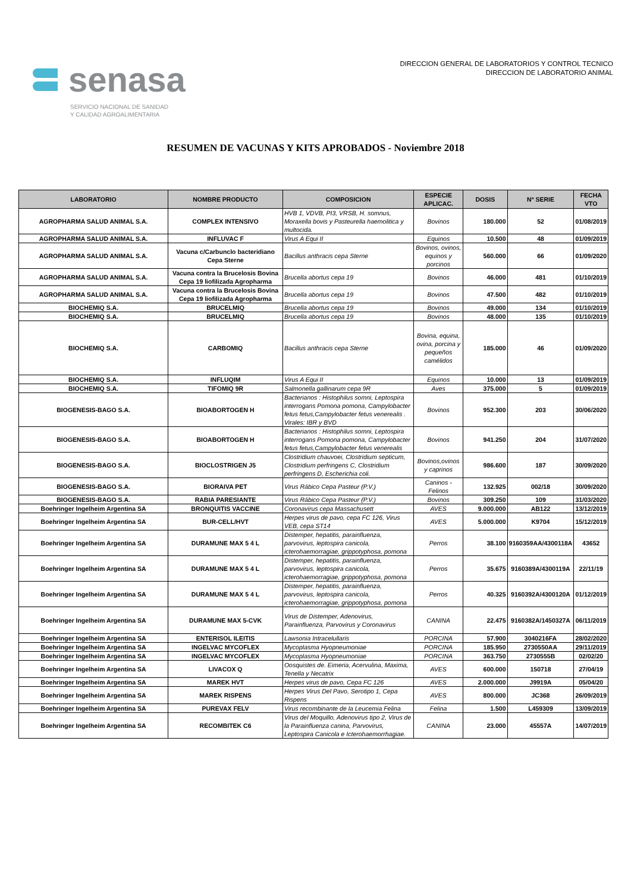senasa
SERVICIO NACIONAL DE SANIDAD
Y CALIDAD AGROALIMENTARIA
DIRECCION GENERAL DE LABORATORIOS Y CONTROL TECNICO
DIRECCION DE LABORATORIO ANIMAL
RESUMEN DE VACUNAS Y KITS APROBADOS - Noviembre 2018
| LABORATORIO | NOMBRE PRODUCTO | COMPOSICION | ESPECIE APLICAC. | DOSIS | Nº SERIE | FECHA VTO |
| --- | --- | --- | --- | --- | --- | --- |
| AGROPHARMA SALUD ANIMAL S.A. | COMPLEX INTENSIVO | HVB 1, VDVB, PI3, VRSB, H. somnus, Moraxella bovis y Pasteurella haemolitica y multocida. | Bovinos | 180.000 | 52 | 01/08/2019 |
| AGROPHARMA SALUD ANIMAL S.A. | INFLUVAC F | Virus A Equi II | Equinos | 10.500 | 48 | 01/09/2019 |
| AGROPHARMA SALUD ANIMAL S.A. | Vacuna c/Carbunclo bacteridiano Cepa Sterne | Bacillus anthracis cepa Sterne | Bovinos, ovinos, equinos y porcinos | 560.000 | 66 | 01/09/2020 |
| AGROPHARMA SALUD ANIMAL S.A. | Vacuna contra la Brucelosis Bovina Cepa 19 liofilizada Agropharma | Brucella abortus cepa 19 | Bovinos | 46.000 | 481 | 01/10/2019 |
| AGROPHARMA SALUD ANIMAL S.A. | Vacuna contra la Brucelosis Bovina Cepa 19 liofilizada Agropharma | Brucella abortus cepa 19 | Bovinos | 47.500 | 482 | 01/10/2019 |
| BIOCHEMIQ S.A. | BRUCELMIQ | Brucella abortus cepa 19 | Bovinos | 49.000 | 134 | 01/10/2019 |
| BIOCHEMIQ S.A. | BRUCELMIQ | Brucella abortus cepa 19 | Bovinos | 48.000 | 135 | 01/10/2019 |
| BIOCHEMIQ S.A. | CARBOMIQ | Bacillus anthracis cepa Sterne | Bovina, equina, ovina, porcina y pequeños camélidos | 185.000 | 46 | 01/09/2020 |
| BIOCHEMIQ S.A. | INFLUQIM | Virus A Equi II | Equinos | 10.000 | 13 | 01/09/2019 |
| BIOCHEMIQ S.A. | TIFOMIQ 9R | Salmonella gallinarum cepa 9R | Aves | 375.000 | 5 | 01/09/2019 |
| BIOGENESIS-BAGO S.A. | BIOABORTOGEN H | Bacterianos : Histophilus somni, Leptospira interrogans Pomona pomona, Campylobacter fetus fetus,Campylobacter fetus venerealis . Virales: IBR y BVD | Bovinos | 952.300 | 203 | 30/06/2020 |
| BIOGENESIS-BAGO S.A. | BIOABORTOGEN H | Bacterianos : Histophilus somni, Leptospira interrogans Pomona pomona, Campylobacter fetus fetus,Campylobacter fetus venerealis | Bovinos | 941.250 | 204 | 31/07/2020 |
| BIOGENESIS-BAGO S.A. | BIOCLOSTRIGEN J5 | Clostridium chauvoei, Clostridium septicum, Clostridium perfringens C, Clostridium perfringens D, Escherichia coli. | Bovinos,ovinos y caprinos | 986.600 | 187 | 30/09/2020 |
| BIOGENESIS-BAGO S.A. | BIORAIVA PET | Virus Rábico Cepa Pasteur (P.V.) | Caninos - Felinos | 132.925 | 002/18 | 30/09/2020 |
| BIOGENESIS-BAGO S.A. | RABIA PARESIANTE | Virus Rábico Cepa Pasteur (P.V.) | Bovinos | 309.250 | 109 | 31/03/2020 |
| Boehringer Ingelheim Argentina SA | BRONQUITIS VACCINE | Coronavirus cepa Massachusett | AVES | 9.000.000 | AB122 | 13/12/2019 |
| Boehringer Ingelheim Argentina SA | BUR-CELL/HVT | Herpes virus de pavo, cepa FC 126, Virus VEB, cepa ST14 | AVES | 5.000.000 | K9704 | 15/12/2019 |
| Boehringer Ingelheim Argentina SA | DURAMUNE MAX 5 4 L | Distemper, hepatitis, parainfluenza, parvovirus, leptospira canicola, icterohaemorragiae, grippotyphosa, pomona | Perros | 38.100 | 9160359AA/4300118A | 43652 |
| Boehringer Ingelheim Argentina SA | DURAMUNE MAX 5 4 L | Distemper, hepatitis, parainfluenza, parvovirus, leptospira canicola, icterohaemorragiae, grippotyphosa, pomona | Perros | 35.675 | 9160389A/4300119A | 22/11/19 |
| Boehringer Ingelheim Argentina SA | DURAMUNE MAX 5 4 L | Distemper, hepatitis, parainfluenza, parvovirus, leptospira canicola, icterohaemorragiae, grippotyphosa, pomona | Perros | 40.325 | 9160392A/4300120A | 01/12/2019 |
| Boehringer Ingelheim Argentina SA | DURAMUNE MAX 5-CVK | Virus de Distemper, Adenovirus, Parainfluenza, Parvovirus y Coronavirus | CANINA | 22.475 | 9160382A/1450327A | 06/11/2019 |
| Boehringer Ingelheim Argentina SA | ENTERISOL ILEITIS | Lawsonia Intracelullaris | PORCINA | 57.900 | 3040216FA | 28/02/2020 |
| Boehringer Ingelheim Argentina SA | INGELVAC MYCOFLEX | Mycoplasma Hyopneumoniae | PORCINA | 185.950 | 2730550AA | 29/11/2019 |
| Boehringer Ingelheim Argentina SA | INGELVAC MYCOFLEX | Mycoplasma Hyopneumoniae | PORCINA | 363.750 | 2730555B | 02/02/20 |
| Boehringer Ingelheim Argentina SA | LIVACOX Q | Oosquistes de. Eimeria, Acervulina, Maxima, Tenella y Necatrix | AVES | 600.000 | 150718 | 27/04/19 |
| Boehringer Ingelheim Argentina SA | MAREK HVT | Herpes virus de pavo, Cepa FC 126 | AVES | 2.000.000 | J9919A | 05/04/20 |
| Boehringer Ingelheim Argentina SA | MAREK RISPENS | Herpes Virus Del Pavo, Serotipo 1, Cepa Rispens | AVES | 800.000 | JC368 | 26/09/2019 |
| Boehringer Ingelheim Argentina SA | PUREVAX FELV | Virus recombinante de la Leucemia Felina | Felina | 1.500 | L459309 | 13/09/2019 |
| Boehringer Ingelheim Argentina SA | RECOMBITEK C6 | Virus del Moquillo, Adenovirus tipo 2, Virus de la Parainfluenza canina, Parvovirus, Leptospira Canicola e Icterohaemorrhagiae. | CANINA | 23.000 | 45557A | 14/07/2019 |